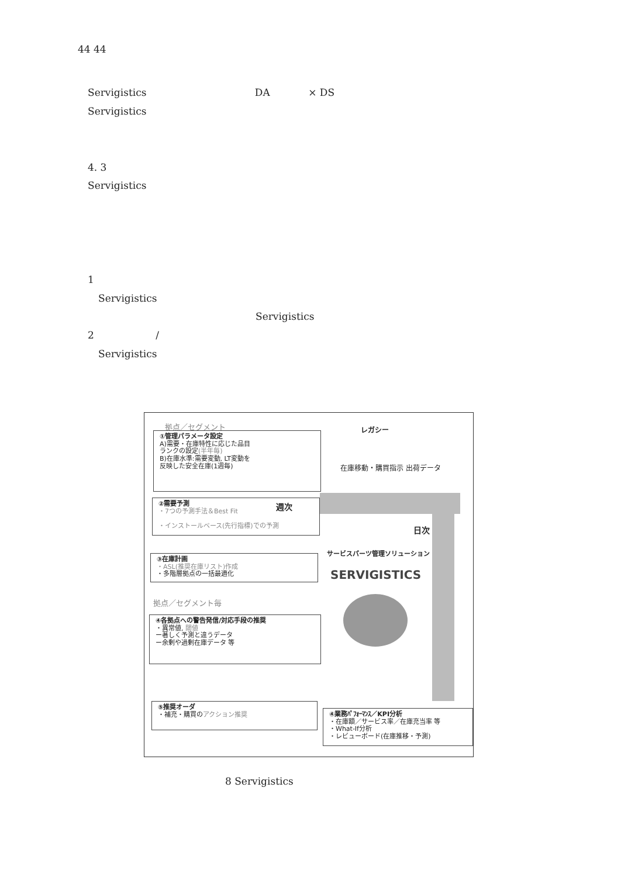44 44
Servigistics DA × DS
Servigistics
4. 3
Servigistics
1
Servigistics
Servigistics
2 /
Servigistics
拠点／セグメント
①管理パラメータ設定
A)需要・在庫特性に応じた品目
ランクの設定(半年毎)
B)在庫水準:需要変動, LT変動を
反映した安全在庫(1週毎)
②需要予測
・7つの予測手法＆Best Fit
・インストールベース(先行指標)での予測
週次
日次
レガシー
在庫移動・購買指示 出荷データ
③在庫計画
・ASL(推奨在庫リスト)作成
・多階層拠点の一括最適化
サービスパーツ管理ソリューション
SERVIGISTICS
拠点／セグメント毎
④各拠点への警告発信/対応手段の推奨
・異常値, 閾値
ー著しく予測と違うデータ
ー余剰や過剰在庫データ 等
⑤推奨オーダ
・補充・購買のアクション推奨
④業務ﾊﾟﾌｫｰﾏﾝｽ／KPI分析
・在庫額／サービス率／在庫充当率 等
・What-If分析
・レビューボード(在庫推移・予測)
8 Servigistics